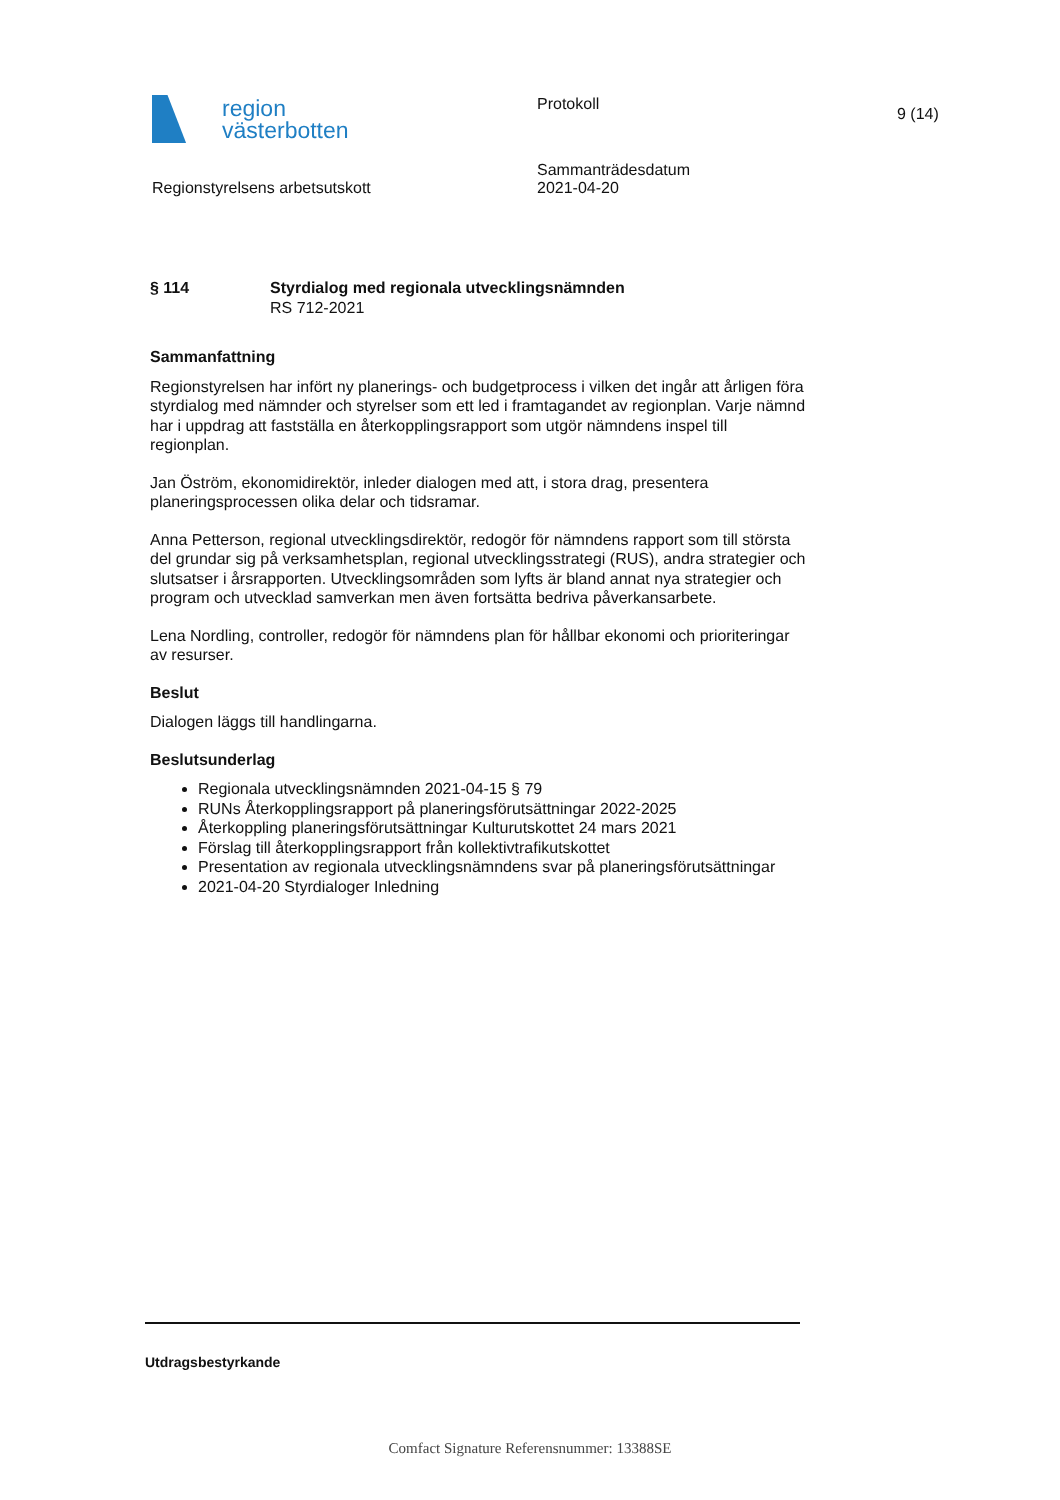region
västerbotten
Protokoll
9 (14)
Regionstyrelsens arbetsutskott
Sammanträdesdatum
2021-04-20
§ 114 Styrdialog med regionala utvecklingsnämnden
RS 712-2021
Sammanfattning
Regionstyrelsen har infört ny planerings- och budgetprocess i vilken det ingår att årligen föra styrdialog med nämnder och styrelser som ett led i framtagandet av regionplan. Varje nämnd har i uppdrag att fastställa en återkopplingsrapport som utgör nämndens inspel till regionplan.
Jan Öström, ekonomidirektör, inleder dialogen med att, i stora drag, presentera planeringsprocessen olika delar och tidsramar.
Anna Petterson, regional utvecklingsdirektör, redogör för nämndens rapport som till största del grundar sig på verksamhetsplan, regional utvecklingsstrategi (RUS), andra strategier och slutsatser i årsrapporten. Utvecklingsområden som lyfts är bland annat nya strategier och program och utvecklad samverkan men även fortsätta bedriva påverkansarbete.
Lena Nordling, controller, redogör för nämndens plan för hållbar ekonomi och prioriteringar av resurser.
Beslut
Dialogen läggs till handlingarna.
Beslutsunderlag
Regionala utvecklingsnämnden 2021-04-15 § 79
RUNs Återkopplingsrapport på planeringsförutsättningar 2022-2025
Återkoppling planeringsförutsättningar Kulturutskottet 24 mars 2021
Förslag till återkopplingsrapport från kollektivtrafikutskottet
Presentation av regionala utvecklingsnämndens svar på planeringsförutsättningar
2021-04-20 Styrdialoger Inledning
Utdragsbestyrkande
Comfact Signature Referensnummer: 13388SE